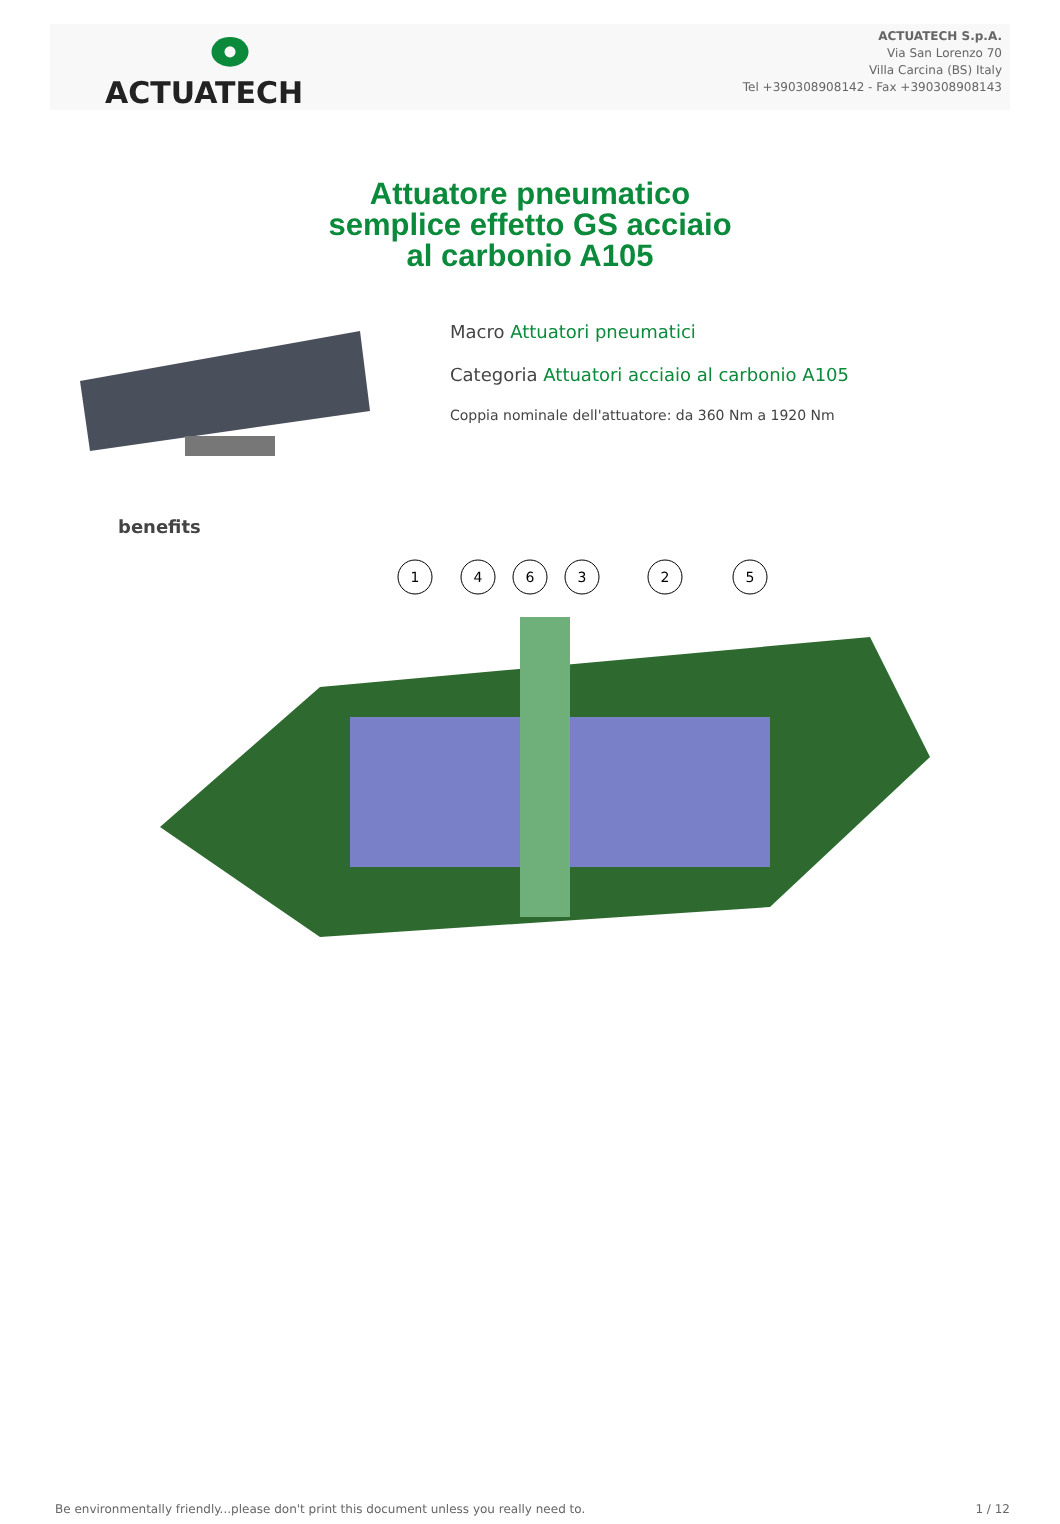ACTUATECH
ACTUATECH S.p.A.
Via San Lorenzo 70
Villa Carcina (BS) Italy
Tel +390308908142 - Fax +390308908143
Attuatore pneumatico
semplice effetto GS acciaio
al carbonio A105
Macro Attuatori pneumatici
Categoria Attuatori acciaio al carbonio A105
Coppia nominale dell'attuatore: da 360 Nm a 1920 Nm
benefits
1
4
6
3
2
5
Be environmentally friendly...please don't print this document unless you really need to. 1 / 12